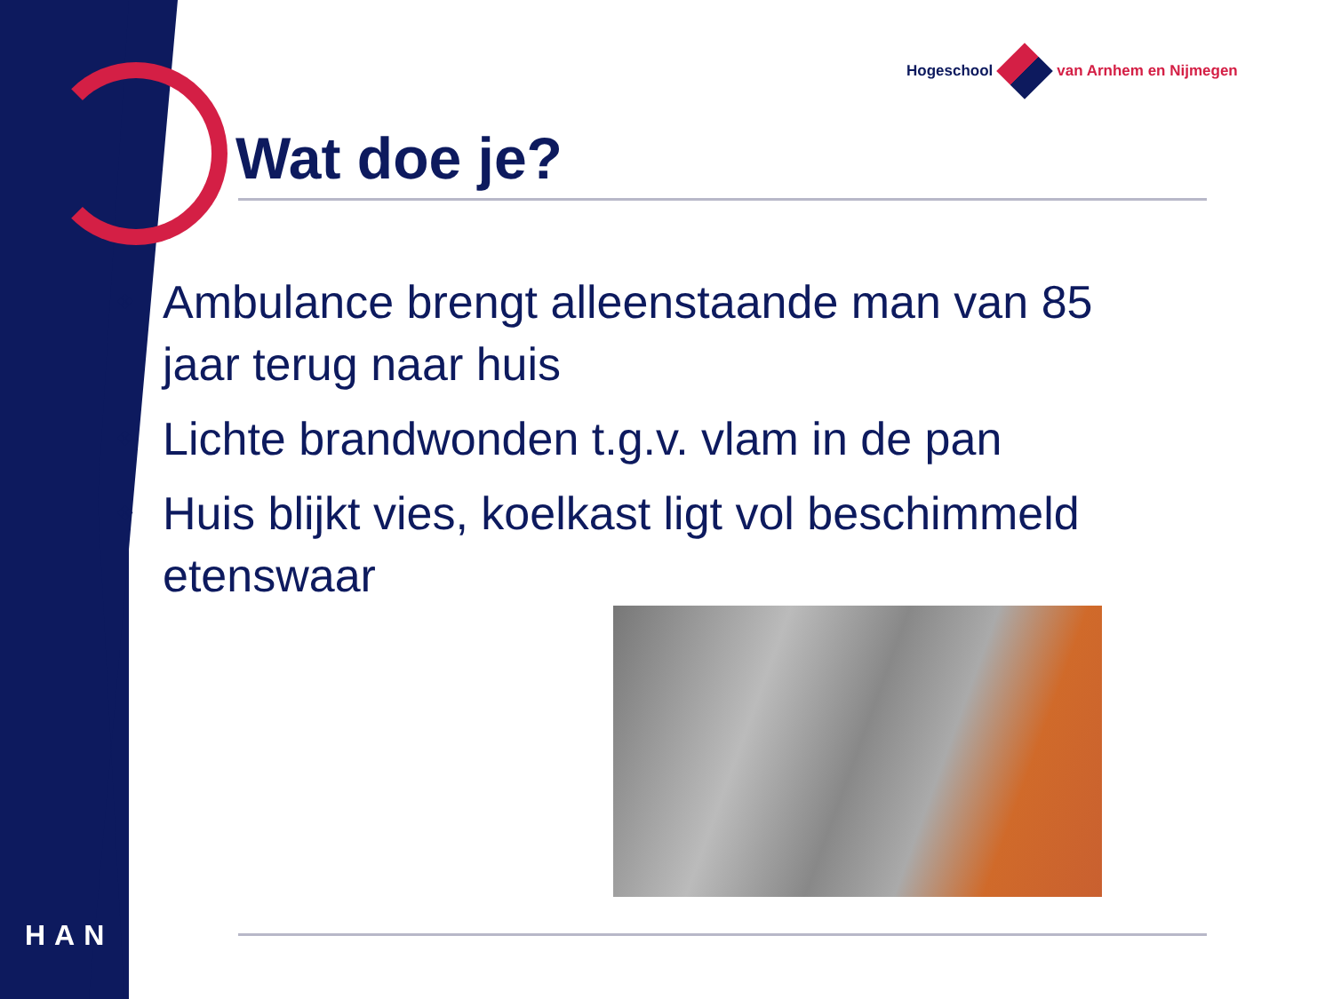Hogeschool van Arnhem en Nijmegen
Wat doe je?
❖ Ambulance brengt alleenstaande man van 85 jaar terug naar huis
❖ Lichte brandwonden t.g.v. vlam in de pan
❖ Huis blijkt vies, koelkast ligt vol beschimmeld etenswaar
HAN